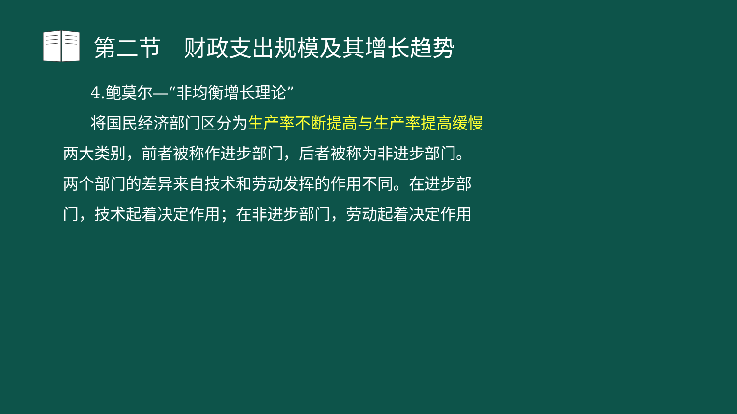第二节　财政支出规模及其增长趋势
4.鲍莫尔—“非均衡增长理论”
将国民经济部门区分为生产率不断提高与生产率提高缓慢
两大类别，前者被称作进步部门，后者被称为非进步部门。
两个部门的差异来自技术和劳动发挥的作用不同。在进步部
门，技术起着决定作用；在非进步部门，劳动起着决定作用